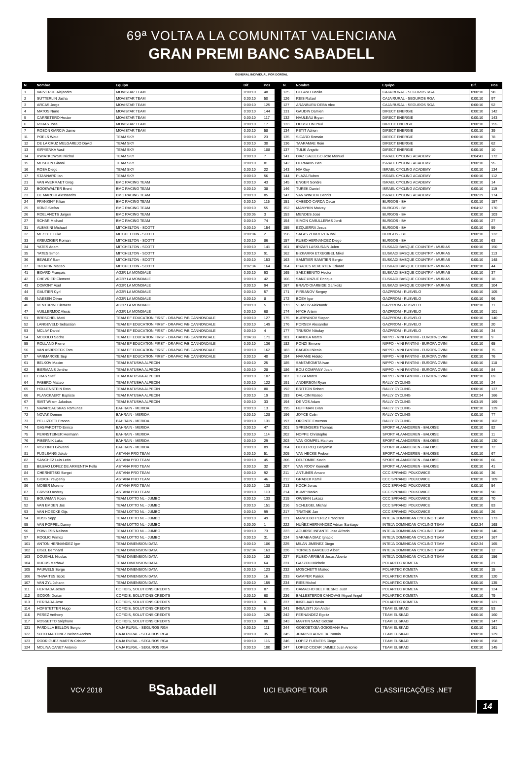69ª VOLTA A LA COMUNITAT VALENCIANA
GRAN PREMI BANC SABADELL
GENERAL INDIVIDUAL POR DORSAL
| N. | Nombre | Equipo | Dif. | Pos | | N. | Nombre | Equipo | Dif. | Pos |
| --- | --- | --- | --- | --- | --- | --- | --- | --- | --- | --- |
| 1 | VALVERDE Alejandro | MOVISTAR TEAM | 0:00:10 | 48 | | 125 | CELANO Danilo | CAJA RURAL - SEGUROS RGA | 0:00:10 | 98 |
| 2 | SÜTTERLIN Jasha | MOVISTAR TEAM | 0:00:10 | 50 | | 126 | REIS Rafael | CAJA RURAL - SEGUROS RGA | 0:00:10 | 97 |
| 3 | ARCAS Jorge | MOVISTAR TEAM | 0:00:10 | 125 | | 127 | ARANBURU DEBA Alex | CAJA RURAL - SEGUROS RGA | 0:00:10 | 52 |
| 4 | MATOS Nuno | MOVISTAR TEAM | 0:00:10 | 144 | | 131 | GAUDIN Damien | DIRECT ENERGIE | 0:00:10 | 142 |
| 5 | CARRETERO Hector | MOVISTAR TEAM | 0:00:10 | 117 | | 132 | NAULEAU Bryan | DIRECT ENERGIE | 0:00:10 | 143 |
| 6 | ROJAS José | MOVISTAR TEAM | 0:00:10 | 17 | | 133 | OURSELIN Paul | DIRECT ENERGIE | 0:00:10 | 155 |
| 7 | ROSON GARCIA Jaime | MOVISTAR TEAM | 0:00:10 | 58 | | 134 | PETIT Adrien | DIRECT ENERGIE | 0:00:10 | 39 |
| 11 | POELS Wout | TEAM SKY | 0:00:10 | 23 | | 135 | SICARD Romain | DIRECT ENERGIE | 0:00:10 | 78 |
| 12 | DE LA CRUZ MELGAREJO David | TEAM SKY | 0:00:10 | 30 | | 136 | TAARAMAE Rein | DIRECT ENERGIE | 0:00:10 | 62 |
| 13 | KIRYIENKA Vasil | TEAM SKY | 0:00:10 | 108 | | 137 | TULIK Angelo | DIRECT ENERGIE | 0:00:10 | 10 |
| 14 | KWIATKOWSKI Michal | TEAM SKY | 0:00:10 | 7 | | 141 | DIAZ GALLEGO Jose Manuel | ISRAEL CYCLING ACADEMY | 0:04:43 | 172 |
| 15 | MOSCON Gianni | TEAM SKY | 0:00:10 | 81 | | 142 | HERMANS Ben | ISRAEL CYCLING ACADEMY | 0:00:10 | 95 |
| 16 | ROSA Diego | TEAM SKY | 0:00:10 | 22 | | 143 | NIV Guy | ISRAEL CYCLING ACADEMY | 0:00:10 | 134 |
| 17 | STANNARD Ian | TEAM SKY | 0:00:10 | 56 | | 144 | PLAZA Ruben | ISRAEL CYCLING ACADEMY | 0:00:10 | 112 |
| 21 | VAN AVERMAET Greg | BMC RACING TEAM | 0:00:10 | 43 | | 145 | ENGER Sondre | ISRAEL CYCLING ACADEMY | 0:00:10 | 14 |
| 22 | BOOKWALTER Brent | BMC RACING TEAM | 0:00:10 | 38 | | 146 | TUREK Daniel | ISRAEL CYCLING ACADEMY | 0:00:10 | 119 |
| 23 | DE MARCHI Alessandro | BMC RACING TEAM | 0:00:10 | 85 | | 147 | VAN WINDEN Dennis | ISRAEL CYCLING ACADEMY | 0:06:39 | 174 |
| 24 | FRANKINY Kilian | BMC RACING TEAM | 0:00:10 | 115 | | 151 | CABEDO CARDA Oscar | BURGOS - BH | 0:00:10 | 157 |
| 25 | KÜNG Stefan | BMC RACING TEAM | 0:00:10 | 55 | | 152 | MAMYKIN Matvey | BURGOS - BH | 0:04:12 | 170 |
| 26 | ROELANDTS Jurgen | BMC RACING TEAM | 0:00:06 | 3 | | 153 | MENDES José | BURGOS - BH | 0:00:10 | 103 |
| 27 | SCHÄR Michael | BMC RACING TEAM | 0:00:10 | 74 | | 154 | SIMON CASULLERAS Jordi | BURGOS - BH | 0:00:10 | 27 |
| 31 | ALBASINI Michael | MITCHELTON - SCOTT | 0:00:10 | 154 | | 155 | EZQUERRA Jesus | BURGOS - BH | 0:00:10 | 59 |
| 32 | MEZGEC Luka | MITCHELTON - SCOTT | 0:00:04 | 2 | | 156 | SALAS ZORROZUA Ibai | BURGOS - BH | 0:00:10 | 132 |
| 33 | KREUZIGER Roman | MITCHELTON - SCOTT | 0:00:10 | 86 | | 157 | RUBIO HERNANDEZ Diego | BURGOS - BH | 0:00:10 | 63 |
| 34 | YATES Adam | MITCHELTON - SCOTT | 0:00:10 | 141 | | 161 | IRIZAR LASKURAIN Julen | EUSKADI BASQUE COUNTRY - MURIAS | 0:00:10 | 150 |
| 35 | YATES Simon | MITCHELTON - SCOTT | 0:00:10 | 91 | | 162 | BIZKARRA ETXEGIBEL Mikel | EUSKADI BASQUE COUNTRY - MURIAS | 0:00:10 | 113 |
| 36 | BEWLEY Sam | MITCHELTON - SCOTT | 0:00:10 | 153 | | 163 | SAMITIER SAMITIER Sergio | EUSKADI BASQUE COUNTRY - MURIAS | 0:00:10 | 148 |
| 37 | TRENTIN Matteo | MITCHELTON - SCOTT | 0:02:34 | 164 | | 164 | PRADES REVERTER Eduard | EUSKADI BASQUE COUNTRY - MURIAS | 0:00:10 | 44 |
| 41 | BIDARD François | AG2R LA MONDIALE | 0:00:10 | 93 | | 165 | SAEZ BENITO Hector | EUSKADI BASQUE COUNTRY - MURIAS | 0:00:10 | 37 |
| 42 | CHEVRIER Clement | AG2R LA MONDIALE | 0:00:10 | 42 | | 166 | SANZ UNZUE Enrique | EUSKADI BASQUE COUNTRY - MURIAS | 0:00:10 | 18 |
| 43 | DOMONT Axel | AG2R LA MONDIALE | 0:00:10 | 94 | | 167 | BRAVO OIARBIDE Garikoitz | EUSKADI BASQUE COUNTRY - MURIAS | 0:00:10 | 104 |
| 44 | GAUTIER Cyril | AG2R LA MONDIALE | 0:00:10 | 57 | | 171 | FIRSANOV Sergey | GAZPROM - RUSVELO | 0:00:10 | 105 |
| 45 | NAESEN Oliver | AG2R LA MONDIALE | 0:00:10 | 8 | | 172 | BOEV Igor | GAZPROM - RUSVELO | 0:00:10 | 96 |
| 46 | VENTURINI Clement | AG2R LA MONDIALE | 0:00:10 | 5 | | 173 | VLASOV Aleksandr | GAZPROM - RUSVELO | 0:00:10 | 71 |
| 47 | VUILLERMOZ Alexis | AG2R LA MONDIALE | 0:00:10 | 68 | | 174 | NYCH Artem | GAZPROM - RUSVELO | 0:00:10 | 101 |
| 51 | BRESCHEL Matti | TEAM EF EDUCATION FIRST - DRAPAC P/B CANNONDALE | 0:00:10 | 127 | | 175 | KURIYANOV Stepan | GAZPROM - RUSVELO | 0:00:10 | 140 |
| 52 | LANGEVELD Sebastian | TEAM EF EDUCATION FIRST - DRAPAC P/B CANNONDALE | 0:00:10 | 149 | | 176 | PORSEV Alexander | GAZPROM - RUSVELO | 0:00:10 | 20 |
| 53 | MCLAY Daniel | TEAM EF EDUCATION FIRST - DRAPAC P/B CANNONDALE | 0:00:10 | 4 | | 177 | TRUSOV Nikolay | GAZPROM - RUSVELO | 0:00:10 | 34 |
| 54 | MODOLO Sacha | TEAM EF EDUCATION FIRST - DRAPAC P/B CANNONDALE | 0:04:38 | 171 | | 181 | CANOLA Marco | NIPPO - VINI FANTINI - EUROPA OVINI | 0:00:10 | 9 |
| 55 | ROLLAND Pierre | TEAM EF EDUCATION FIRST - DRAPAC P/B CANNONDALE | 0:00:10 | 136 | | 182 | PONZI Simone | NIPPO - VINI FANTINI - EUROPA OVINI | 0:00:10 | 65 |
| 56 | VAN ASBROECK Tom | TEAM EF EDUCATION FIRST - DRAPAC P/B CANNONDALE | 0:00:10 | 162 | | 183 | BAGIOLI Nicola | NIPPO - VINI FANTINI - EUROPA OVINI | 0:00:10 | 75 |
| 57 | VANMARCKE Sep | TEAM EF EDUCATION FIRST - DRAPAC P/B CANNONDALE | 0:00:10 | 40 | | 184 | NAKANE Hideto | NIPPO - VINI FANTINI - EUROPA OVINI | 0:00:10 | 76 |
| 61 | BELKOV Maxim | TEAM KATUSHA ALPECIN | 0:00:10 | 25 | | 185 | SANTAROMITA Ivan | NIPPO - VINI FANTINI - EUROPA OVINI | 0:00:10 | 118 |
| 62 | BIERMANS Jenthe | TEAM KATUSHA ALPECIN | 0:00:10 | 28 | | 186 | BOU COMPANY Joan | NIPPO - VINI FANTINI - EUROPA OVINI | 0:00:10 | 84 |
| 63 | CRAS Steff | TEAM KATUSHA ALPECIN | 0:00:10 | 107 | | 187 | TIZZA Marco | NIPPO - VINI FANTINI - EUROPA OVINI | 0:00:10 | 69 |
| 64 | FABBRO Matteo | TEAM KATUSHA ALPECIN | 0:00:10 | 122 | | 191 | ANDERSON Ryan | RALLY CYCLING | 0:00:10 | 24 |
| 65 | HOLLENSTEIN Reto | TEAM KATUSHA ALPECIN | 0:00:10 | 80 | | 192 | BRITTON Robert | RALLY CYCLING | 0:00:10 | 137 |
| 66 | PLANCKAERT Baptiste | TEAM KATUSHA ALPECIN | 0:00:10 | 19 | | 193 | DAL-CIN Matteo | RALLY CYCLING | 0:02:34 | 166 |
| 67 | SMIT Willem Jakobus | TEAM KATUSHA ALPECIN | 0:00:10 | 33 | | 194 | DE VOS Adam | RALLY CYCLING | 0:03:19 | 169 |
| 71 | NAVARDAUSKAS Ramunas | BAHRAIN - MERIDA | 0:00:10 | 13 | | 195 | HUFFMAN Evan | RALLY CYCLING | 0:00:10 | 139 |
| 72 | NOVAK Domen | BAHRAIN - MERIDA | 0:00:10 | 128 | | 196 | JOYCE Colin | RALLY CYCLING | 0:00:10 | 77 |
| 73 | PELLIZOTTI Franco | BAHRAIN - MERIDA | 0:00:10 | 131 | | 197 | ORONTE Emerson | RALLY CYCLING | 0:00:10 | 102 |
| 74 | GASPAROTTO Enrico | BAHRAIN - MERIDA | 0:00:10 | 47 | | 201 | SPRENGERS Thomas | SPORT VLAANDEREN - BALOISE | 0:00:10 | 82 |
| 75 | PERNSTEINER Hermann | BAHRAIN - MERIDA | 0:00:10 | 114 | | 202 | NOPPE Christophe | SPORT VLAANDEREN - BALOISE | 0:00:10 | 11 |
| 76 | PIBERNIK Luka | BAHRAIN - MERIDA | 0:00:10 | 29 | | 203 | VAN GOMPEL Mathias | SPORT VLAANDEREN - BALOISE | 0:00:10 | 130 |
| 77 | VISCONTI Giovanni | BAHRAIN - MERIDA | 0:00:10 | 89 | | 204 | DECLERCQ Benjamin | SPORT VLAANDEREN - BALOISE | 0:00:10 | 72 |
| 81 | FUGLSANG Jakob | ASTANA PRO TEAM | 0:00:10 | 51 | | 205 | VAN HECKE Preben | SPORT VLAANDEREN - BALOISE | 0:00:10 | 67 |
| 82 | SANCHEZ Luis León | ASTANA PRO TEAM | 0:00:10 | 45 | | 206 | DELTOMBE Kevin | SPORT VLAANDEREN - BALOISE | 0:00:10 | 66 |
| 83 | BILBAO LOPEZ DE ARMENTIA Pello | ASTANA PRO TEAM | 0:00:10 | 32 | | 207 | VAN ROOY Kenneth | SPORT VLAANDEREN - BALOISE | 0:00:10 | 41 |
| 84 | CHERNETSKI Sergei | ASTANA PRO TEAM | 0:00:10 | 92 | | 211 | ANTUNES Amaro | CCC SPRANDI POLKOWICE | 0:00:10 | 36 |
| 85 | GIDICH Yevgeniy | ASTANA PRO TEAM | 0:00:10 | 46 | | 212 | GRADEK Kamil | CCC SPRANDI POLKOWICE | 0:00:10 | 109 |
| 86 | MOSER Moreno | ASTANA PRO TEAM | 0:00:10 | 138 | | 213 | KOCH Jonas | CCC SPRANDI POLKOWICE | 0:00:10 | 54 |
| 87 | GRIVKO Andrey | ASTANA PRO TEAM | 0:00:10 | 110 | | 214 | KUMP Marko | CCC SPRANDI POLKOWICE | 0:00:10 | 90 |
| 91 | BOUWMAN Koen | TEAM LOTTO NL - JUMBO | 0:00:10 | 133 | | 215 | OWSIAN Lukasz | CCC SPRANDI POLKOWICE | 0:00:10 | 70 |
| 92 | VAN EMDEN Jos | TEAM LOTTO NL - JUMBO | 0:00:10 | 151 | | 216 | SCHLEGEL Michal | CCC SPRANDI POLKOWICE | 0:00:10 | 83 |
| 93 | VAN HOECKE Gijs | TEAM LOTTO NL - JUMBO | 0:00:10 | 99 | | 217 | TRATNIK Jan | CCC SPRANDI POLKOWICE | 0:00:10 | 26 |
| 94 | KUSS Sepp | TEAM LOTTO NL - JUMBO | 0:00:10 | 49 | | 221 | MANCEBO PEREZ Francisco | INTEJA DOMINICAN CYCLING TEAM | 0:05:53 | 173 |
| 95 | VAN POPPEL Danny | TEAM LOTTO NL - JUMBO | 0:00:00 | 1 | | 222 | NUÑEZ HERNANDEZ Adrian Santiago | INTEJA DOMINICAN CYCLING TEAM | 0:02:34 | 168 |
| 96 | POWLESS Neilson | TEAM LOTTO NL - JUMBO | 0:00:10 | 73 | | 223 | AGUIRRE INFANTE Jose Alfredo | INTEJA DOMINICAN CYCLING TEAM | 0:00:10 | 146 |
| 97 | ROGLIC Primoz | TEAM LOTTO NL - JUMBO | 0:00:10 | 31 | | 224 | SARABIA DIAZ Ignacio | INTEJA DOMINICAN CYCLING TEAM | 0:02:34 | 167 |
| 101 | ANTON HERNANDEZ Igor | TEAM DIMENSION DATA | 0:00:10 | 106 | | 225 | MILAN JIMENEZ Diego | INTEJA DOMINICAN CYCLING TEAM | 0:02:34 | 165 |
| 102 | EISEL Bernhard | TEAM DIMENSION DATA | 0:02:34 | 163 | | 226 | TORRES BARCELO Albert | INTEJA DOMINICAN CYCLING TEAM | 0:00:10 | 12 |
| 103 | DOUGALL Nicolas | TEAM DIMENSION DATA | 0:00:10 | 152 | | 227 | RUBIO ARRIBAS Jesus Alberto | INTEJA DOMINICAN CYCLING TEAM | 0:00:10 | 156 |
| 104 | KUDUS Merhawi | TEAM DIMENSION DATA | 0:00:10 | 64 | | 231 | GAZZOLI Michele | POLARTEC KOMETA | 0:00:10 | 21 |
| 105 | PAUWELS Serge | TEAM DIMENSION DATA | 0:00:10 | 123 | | 232 | MOSCHETTI Matteo | POLARTEC KOMETA | 0:00:10 | 15 |
| 106 | THWAITES Scott | TEAM DIMENSION DATA | 0:00:10 | 16 | | 233 | GAMPER Patrick | POLARTEC KOMETA | 0:00:10 | 120 |
| 107 | VAN ZYL Johann | TEAM DIMENSION DATA | 0:00:10 | 159 | | 234 | RIES Michel | POLARTEC KOMETA | 0:00:10 | 135 |
| 111 | HERRADA Jesus | COFIDIS, SOLUTIONS CREDITS | 0:00:10 | 87 | | 235 | CAMACHO DEL FRESNO Juan | POLARTEC KOMETA | 0:00:10 | 124 |
| 112 | GODON Dorian | COFIDIS, SOLUTIONS CREDITS | 0:00:10 | 60 | | 236 | BALLESTEROS CANOVAS Miguel Angel | POLARTEC KOMETA | 0:00:10 | 79 |
| 113 | HERRADA Jose | COFIDIS, SOLUTIONS CREDITS | 0:00:10 | 61 | | 237 | INKELAAR Kevin | POLARTEC KOMETA | 0:00:10 | 121 |
| 114 | HOFSTETTER Hugo | COFIDIS, SOLUTIONS CREDITS | 0:00:10 | 6 | | 241 | INSAUSTI Jon Ander | TEAM EUSKADI | 0:00:10 | 53 |
| 116 | PEREZ Anthony | COFIDIS, SOLUTIONS CREDITS | 0:00:10 | 126 | | 242 | FERNANDEZ Egoitz | TEAM EUSKADI | 0:00:10 | 160 |
| 117 | ROSSETTO Stéphane | COFIDIS, SOLUTIONS CREDITS | 0:00:10 | 88 | | 243 | MARTIN SANZ Gotzon | TEAM EUSKADI | 0:00:10 | 147 |
| 121 | PARDILLA BELLON Sergio | CAJA RURAL - SEGUROS RGA | 0:00:10 | 111 | | 244 | GOIKOETXEA GOIOGANA Peio | TEAM EUSKADI | 0:00:10 | 161 |
| 122 | SOTO MARTINEZ Nelson Andres | CAJA RURAL - SEGUROS RGA | 0:00:10 | 35 | | 245 | JUARISTI ARRIETA Txomin | TEAM EUSKADI | 0:00:10 | 129 |
| 123 | RODRIGUEZ MARTIN Cristian | CAJA RURAL - SEGUROS RGA | 0:00:10 | 116 | | 246 | LOPEZ FUENTES Diego | TEAM EUSKADI | 0:00:10 | 158 |
| 124 | MOLINA CANET Antonio | CAJA RURAL - SEGUROS RGA | 0:00:10 | 100 | | 247 | LOPEZ-COZAR JAIMEZ Juan Antonio | TEAM EUSKADI | 0:00:10 | 145 |
VCV 2018 ᴮSabadell UCI EUROPE TOUR CLASSIFICAÇÕES .NET
14